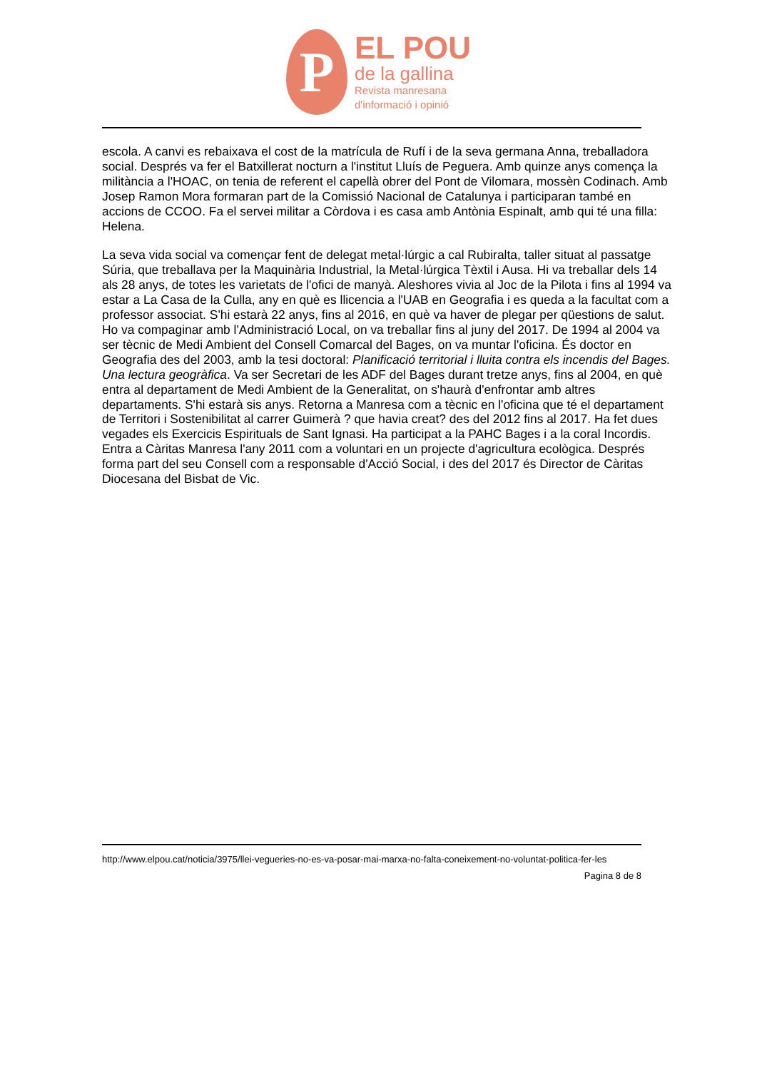P
EL POU
de la gallina
Revista manresana
d'informació i opinió
escola. A canvi es rebaixava el cost de la matrícula de Rufí i de la seva germana Anna, treballadora social. Després va fer el Batxillerat nocturn a l'institut Lluís de Peguera. Amb quinze anys comença la militància a l'HOAC, on tenia de referent el capellà obrer del Pont de Vilomara, mossèn Codinach. Amb Josep Ramon Mora formaran part de la Comissió Nacional de Catalunya i participaran també en accions de CCOO. Fa el servei militar a Còrdova i es casa amb Antònia Espinalt, amb qui té una filla: Helena.
La seva vida social va començar fent de delegat metal·lúrgic a cal Rubiralta, taller situat al passatge Súria, que treballava per la Maquinària Industrial, la Metal·lúrgica Tèxtil i Ausa. Hi va treballar dels 14 als 28 anys, de totes les varietats de l'ofici de manyà. Aleshores vivia al Joc de la Pilota i fins al 1994 va estar a La Casa de la Culla, any en què es llicencia a l'UAB en Geografia i es queda a la facultat com a professor associat. S'hi estarà 22 anys, fins al 2016, en què va haver de plegar per qüestions de salut. Ho va compaginar amb l'Administració Local, on va treballar fins al juny del 2017. De 1994 al 2004 va ser tècnic de Medi Ambient del Consell Comarcal del Bages, on va muntar l'oficina. És doctor en Geografia des del 2003, amb la tesi doctoral: Planificació territorial i lluita contra els incendis del Bages. Una lectura geogràfica. Va ser Secretari de les ADF del Bages durant tretze anys, fins al 2004, en què entra al departament de Medi Ambient de la Generalitat, on s'haurà d'enfrontar amb altres departaments. S'hi estarà sis anys. Retorna a Manresa com a tècnic en l'oficina que té el departament de Territori i Sostenibilitat al carrer Guimerà ? que havia creat? des del 2012 fins al 2017. Ha fet dues vegades els Exercicis Espirituals de Sant Ignasi. Ha participat a la PAHC Bages i a la coral Incordis. Entra a Càritas Manresa l'any 2011 com a voluntari en un projecte d'agricultura ecològica. Després forma part del seu Consell com a responsable d'Acció Social, i des del 2017 és Director de Càritas Diocesana del Bisbat de Vic.
http://www.elpou.cat/noticia/3975/llei-vegueries-no-es-va-posar-mai-marxa-no-falta-coneixement-no-voluntat-politica-fer-les
Pagina 8 de 8